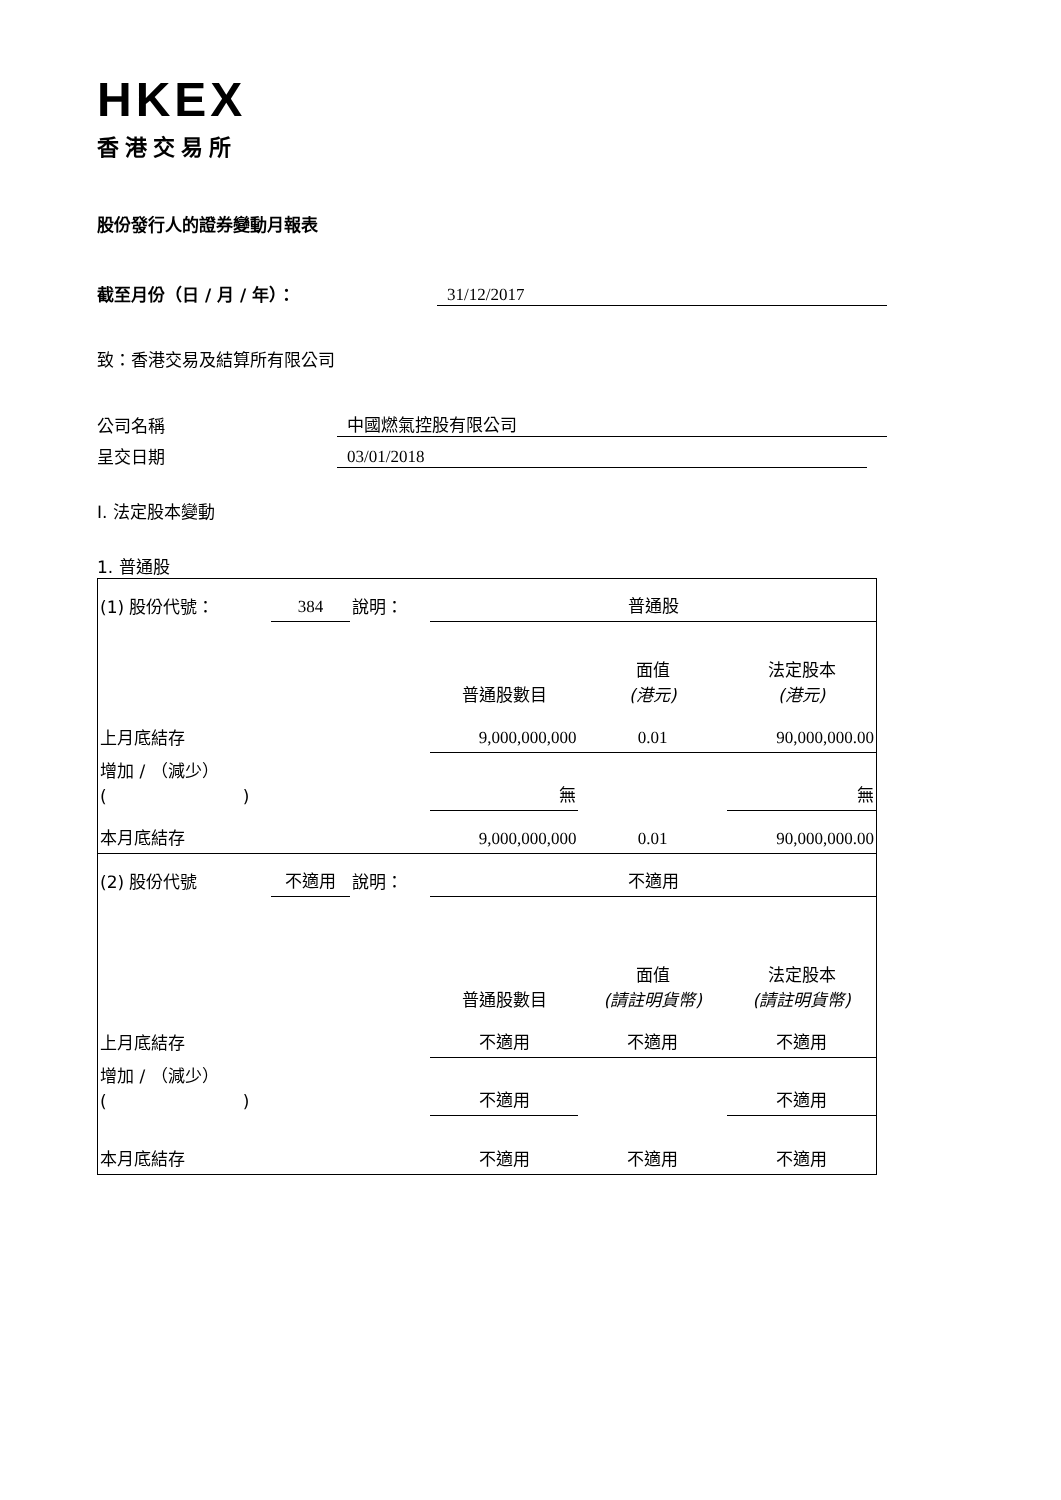HKEX
香港交易所
股份發行人的證券變動月報表
截至月份（日 / 月 / 年）： 31/12/2017
致：香港交易及結算所有限公司
公司名稱 中國燃氣控股有限公司
呈交日期 03/01/2018
I. 法定股本變動
1. 普通股
| (1) 股份代號： | 384 | 說明： | 普通股 | | |
| | | | 普通股數目 | 面值 (港元) | 法定股本 (港元) |
| 上月底結存 | | | 9,000,000,000 | 0.01 | 90,000,000.00 |
| 增加 / （減少） ( ) | | | 無 | | 無 |
| 本月底結存 | | | 9,000,000,000 | 0.01 | 90,000,000.00 |
| (2) 股份代號 | 不適用 | 說明： | 不適用 | | |
| | | | 普通股數目 | 面值 (請註明貨幣) | 法定股本 (請註明貨幣) |
| 上月底結存 | | | 不適用 | 不適用 | 不適用 |
| 增加 / （減少） ( ) | | | 不適用 | | 不適用 |
| 本月底結存 | | | 不適用 | 不適用 | 不適用 |